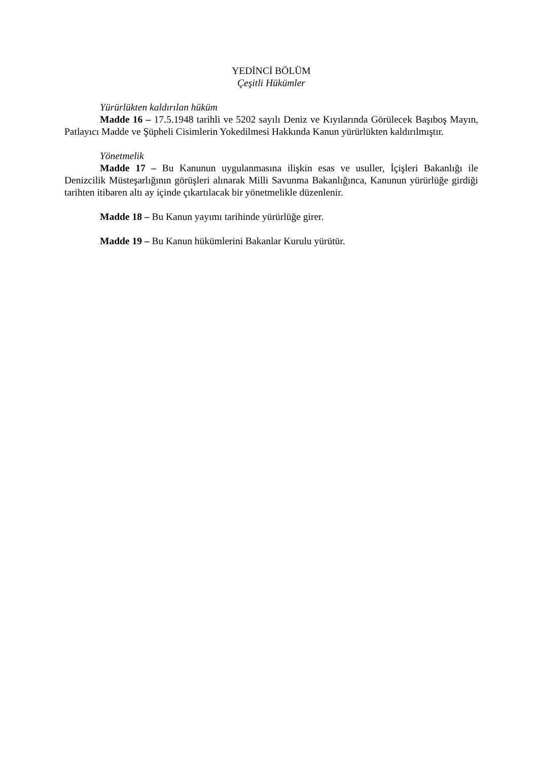YEDİNCİ BÖLÜM
Çeşitli Hükümler
Yürürlükten kaldırılan hüküm
Madde 16 – 17.5.1948 tarihli ve 5202 sayılı Deniz ve Kıyılarında Görülecek Başıboş Mayın, Patlayıcı Madde ve Şüpheli Cisimlerin Yokedilmesi Hakkında Kanun yürürlükten kaldırılmıştır.
Yönetmelik
Madde 17 – Bu Kanunun uygulanmasına ilişkin esas ve usuller, İçişleri Bakanlığı ile Denizcilik Müsteşarlığının görüşleri alınarak Milli Savunma Bakanlığınca, Kanunun yürürlüğe girdiği tarihten itibaren altı ay içinde çıkartılacak bir yönetmelikle düzenlenir.
Madde 18 – Bu Kanun yayımı tarihinde yürürlüğe girer.
Madde 19 – Bu Kanun hükümlerini Bakanlar Kurulu yürütür.